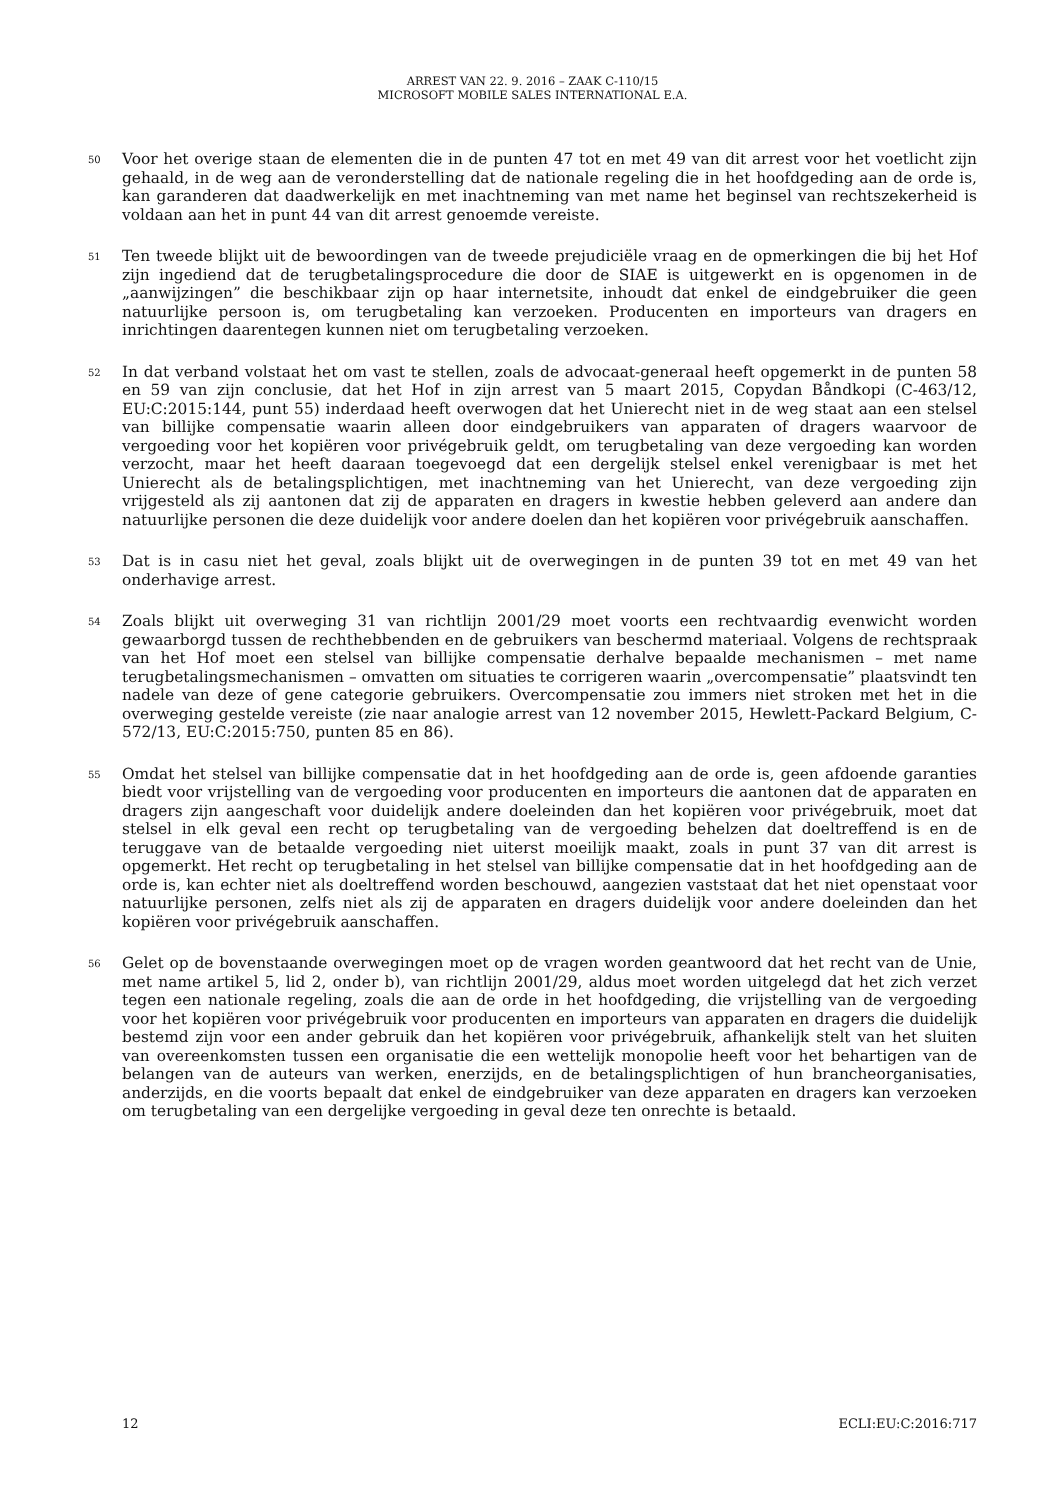ARREST VAN 22. 9. 2016 – ZAAK C-110/15
MICROSOFT MOBILE SALES INTERNATIONAL E.A.
50
Voor het overige staan de elementen die in de punten 47 tot en met 49 van dit arrest voor het voetlicht zijn gehaald, in de weg aan de veronderstelling dat de nationale regeling die in het hoofdgeding aan de orde is, kan garanderen dat daadwerkelijk en met inachtneming van met name het beginsel van rechtszekerheid is voldaan aan het in punt 44 van dit arrest genoemde vereiste.
51
Ten tweede blijkt uit de bewoordingen van de tweede prejudiciële vraag en de opmerkingen die bij het Hof zijn ingediend dat de terugbetalingsprocedure die door de SIAE is uitgewerkt en is opgenomen in de „aanwijzingen” die beschikbaar zijn op haar internetsite, inhoudt dat enkel de eindgebruiker die geen natuurlijke persoon is, om terugbetaling kan verzoeken. Producenten en importeurs van dragers en inrichtingen daarentegen kunnen niet om terugbetaling verzoeken.
52
In dat verband volstaat het om vast te stellen, zoals de advocaat-generaal heeft opgemerkt in de punten 58 en 59 van zijn conclusie, dat het Hof in zijn arrest van 5 maart 2015, Copydan Båndkopi (C-463/12, EU:C:2015:144, punt 55) inderdaad heeft overwogen dat het Unierecht niet in de weg staat aan een stelsel van billijke compensatie waarin alleen door eindgebruikers van apparaten of dragers waarvoor de vergoeding voor het kopiëren voor privégebruik geldt, om terugbetaling van deze vergoeding kan worden verzocht, maar het heeft daaraan toegevoegd dat een dergelijk stelsel enkel verenigbaar is met het Unierecht als de betalingsplichtigen, met inachtneming van het Unierecht, van deze vergoeding zijn vrijgesteld als zij aantonen dat zij de apparaten en dragers in kwestie hebben geleverd aan andere dan natuurlijke personen die deze duidelijk voor andere doelen dan het kopiëren voor privégebruik aanschaffen.
53
Dat is in casu niet het geval, zoals blijkt uit de overwegingen in de punten 39 tot en met 49 van het onderhavige arrest.
54
Zoals blijkt uit overweging 31 van richtlijn 2001/29 moet voorts een rechtvaardig evenwicht worden gewaarborgd tussen de rechthebbenden en de gebruikers van beschermd materiaal. Volgens de rechtspraak van het Hof moet een stelsel van billijke compensatie derhalve bepaalde mechanismen – met name terugbetalingsmechanismen – omvatten om situaties te corrigeren waarin „overcompensatie” plaatsvindt ten nadele van deze of gene categorie gebruikers. Overcompensatie zou immers niet stroken met het in die overweging gestelde vereiste (zie naar analogie arrest van 12 november 2015, Hewlett-Packard Belgium, C-572/13, EU:C:2015:750, punten 85 en 86).
55
Omdat het stelsel van billijke compensatie dat in het hoofdgeding aan de orde is, geen afdoende garanties biedt voor vrijstelling van de vergoeding voor producenten en importeurs die aantonen dat de apparaten en dragers zijn aangeschaft voor duidelijk andere doeleinden dan het kopiëren voor privégebruik, moet dat stelsel in elk geval een recht op terugbetaling van de vergoeding behelzen dat doeltreffend is en de teruggave van de betaalde vergoeding niet uiterst moeilijk maakt, zoals in punt 37 van dit arrest is opgemerkt. Het recht op terugbetaling in het stelsel van billijke compensatie dat in het hoofdgeding aan de orde is, kan echter niet als doeltreffend worden beschouwd, aangezien vaststaat dat het niet openstaat voor natuurlijke personen, zelfs niet als zij de apparaten en dragers duidelijk voor andere doeleinden dan het kopiëren voor privégebruik aanschaffen.
56
Gelet op de bovenstaande overwegingen moet op de vragen worden geantwoord dat het recht van de Unie, met name artikel 5, lid 2, onder b), van richtlijn 2001/29, aldus moet worden uitgelegd dat het zich verzet tegen een nationale regeling, zoals die aan de orde in het hoofdgeding, die vrijstelling van de vergoeding voor het kopiëren voor privégebruik voor producenten en importeurs van apparaten en dragers die duidelijk bestemd zijn voor een ander gebruik dan het kopiëren voor privégebruik, afhankelijk stelt van het sluiten van overeenkomsten tussen een organisatie die een wettelijk monopolie heeft voor het behartigen van de belangen van de auteurs van werken, enerzijds, en de betalingsplichtigen of hun brancheorganisaties, anderzijds, en die voorts bepaalt dat enkel de eindgebruiker van deze apparaten en dragers kan verzoeken om terugbetaling van een dergelijke vergoeding in geval deze ten onrechte is betaald.
12 ECLI:EU:C:2016:717